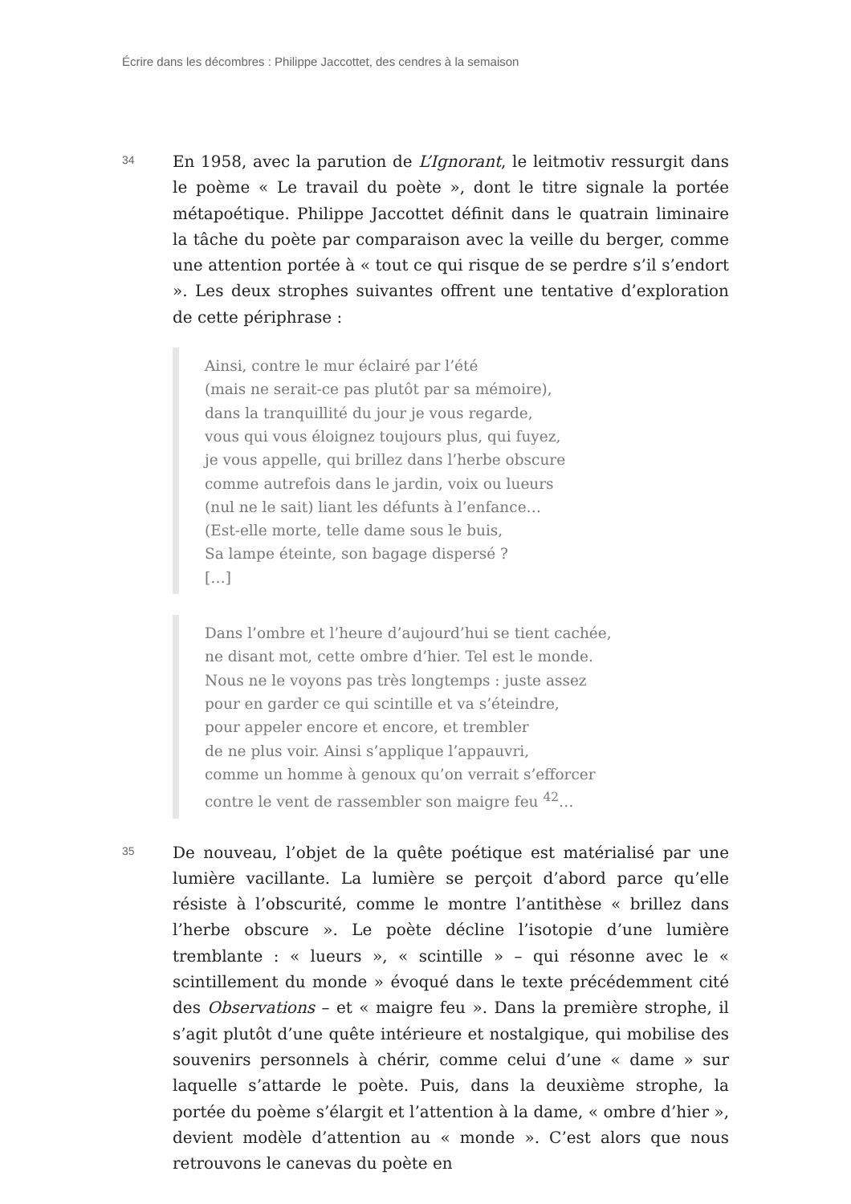Écrire dans les décombres : Philippe Jaccottet, des cendres à la semaison
34
En 1958, avec la parution de L’Ignorant, le leitmotiv ressurgit dans le poème « Le travail du poète », dont le titre signale la portée métapoétique. Philippe Jaccottet définit dans le quatrain liminaire la tâche du poète par comparaison avec la veille du berger, comme une attention portée à « tout ce qui risque de se perdre s’il s’endort ». Les deux strophes suivantes offrent une tentative d’exploration de cette périphrase :
Ainsi, contre le mur éclairé par l’été
(mais ne serait-ce pas plutôt par sa mémoire),
dans la tranquillité du jour je vous regarde,
vous qui vous éloignez toujours plus, qui fuyez,
je vous appelle, qui brillez dans l’herbe obscure
comme autrefois dans le jardin, voix ou lueurs
(nul ne le sait) liant les défunts à l’enfance…
(Est-elle morte, telle dame sous le buis,
Sa lampe éteinte, son bagage dispersé ?
[…]
Dans l’ombre et l’heure d’aujourd’hui se tient cachée,
ne disant mot, cette ombre d’hier. Tel est le monde.
Nous ne le voyons pas très longtemps : juste assez
pour en garder ce qui scintille et va s’éteindre,
pour appeler encore et encore, et trembler
de ne plus voir. Ainsi s’applique l’appauvri,
comme un homme à genoux qu’on verrait s’efforcer
contre le vent de rassembler son maigre feu <sup>42</sup>…
35
De nouveau, l’objet de la quête poétique est matérialisé par une lumière vacillante. La lumière se perçoit d’abord parce qu’elle résiste à l’obscurité, comme le montre l’antithèse « brillez dans l’herbe obscure ». Le poète décline l’isotopie d’une lumière tremblante : « lueurs », « scintille » – qui résonne avec le « scintillement du monde » évoqué dans le texte précédemment cité des Observations – et « maigre feu ». Dans la première strophe, il s’agit plutôt d’une quête intérieure et nostalgique, qui mobilise des souvenirs personnels à chérir, comme celui d’une « dame » sur laquelle s’attarde le poète. Puis, dans la deuxième strophe, la portée du poème s’élargit et l’attention à la dame, « ombre d’hier », devient modèle d’attention au « monde ». C’est alors que nous retrouvons le canevas du poète en